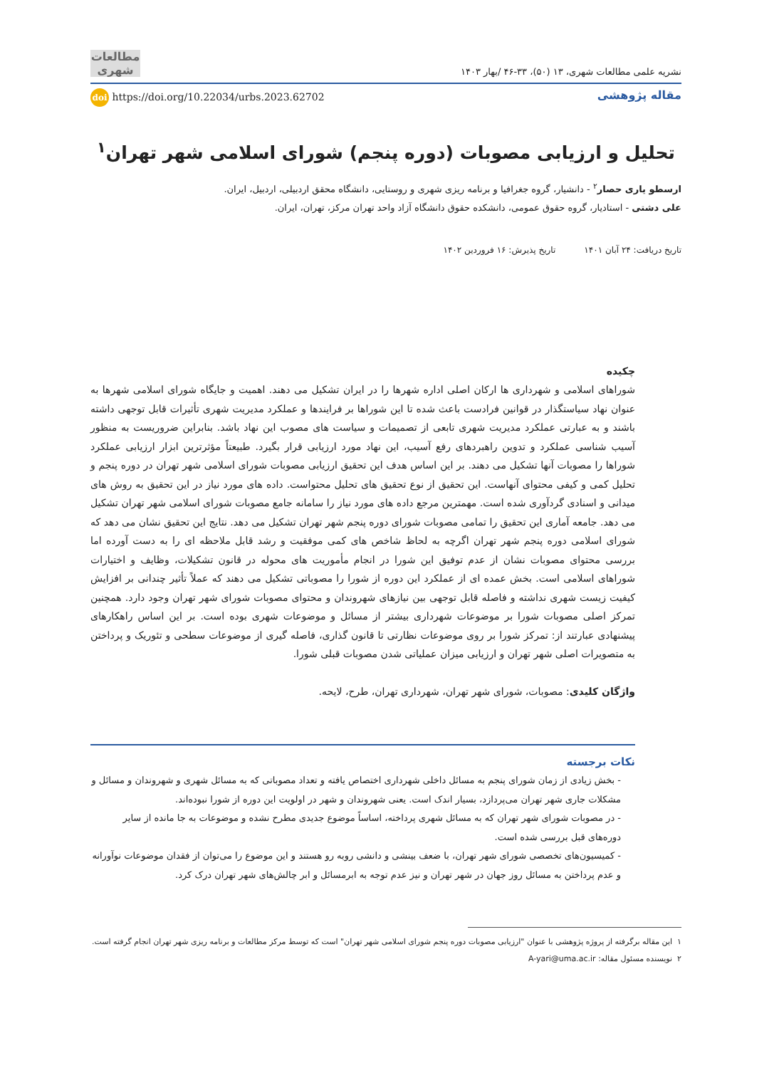نشریه علمی مطالعات شهری، ۱۳ (۵۰)، ۳۳-۴۶ /بهار ۱۴۰۳
مطالعات شهری
مقاله پژوهشی
doi https://doi.org/10.22034/urbs.2023.62702
تحلیل و ارزیابی مصوبات (دوره پنجم) شورای اسلامی شهر تهران<sup>۱</sup>
ارسطو یاری حصار<sup>۲</sup> - دانشیار، گروه جغرافیا و برنامه ریزی شهری و روستایی، دانشگاه محقق اردبیلی، اردبیل، ایران.
علی دشتی - استادیار، گروه حقوق عمومی، دانشکده حقوق دانشگاه آزاد واحد تهران مرکز، تهران، ایران.
تاریخ دریافت: ۲۴ آبان ۱۴۰۱ تاریخ پذیرش: ۱۶ فروردین ۱۴۰۲
چکیده
شوراهای اسلامی و شهرداری ها ارکان اصلی اداره شهرها را در ایران تشکیل می دهند. اهمیت و جایگاه شورای اسلامی شهرها به عنوان نهاد سیاستگذار در قوانین فرادست باعث شده تا این شوراها بر فرایندها و عملکرد مدیریت شهری تأثیرات قابل توجهی داشته باشند و به عبارتی عملکرد مدیریت شهری تابعی از تصمیمات و سیاست های مصوب این نهاد باشد. بنابراین ضروریست به منظور آسیب شناسی عملکرد و تدوین راهبردهای رفع آسیب، این نهاد مورد ارزیابی قرار بگیرد. طبیعتاً مؤثرترین ابزار ارزیابی عملکرد شوراها را مصوبات آنها تشکیل می دهند. بر این اساس هدف این تحقیق ارزیابی مصوبات شورای اسلامی شهر تهران در دوره پنجم و تحلیل کمی و کیفی محتوای آنهاست. این تحقیق از نوع تحقیق های تحلیل محتواست. داده های مورد نیاز در این تحقیق به روش های میدانی و اسنادی گردآوری شده است. مهمترین مرجع داده های مورد نیاز را سامانه جامع مصوبات شورای اسلامی شهر تهران تشکیل می دهد. جامعه آماری این تحقیق را تمامی مصوبات شورای دوره پنجم شهر تهران تشکیل می دهد. نتایج این تحقیق نشان می دهد که شورای اسلامی دوره پنجم شهر تهران اگرچه به لحاظ شاخص های کمی موفقیت و رشد قابل ملاحظه ای را به دست آورده اما بررسی محتوای مصوبات نشان از عدم توفیق این شورا در انجام مأموریت های محوله در قانون تشکیلات، وظایف و اختیارات شوراهای اسلامی است. بخش عمده ای از عملکرد این دوره از شورا را مصوباتی تشکیل می دهند که عملاً تأثیر چندانی بر افزایش کیفیت زیست شهری نداشته و فاصله قابل توجهی بین نیازهای شهروندان و محتوای مصوبات شورای شهر تهران وجود دارد. همچنین تمرکز اصلی مصوبات شورا بر موضوعات شهرداری بیشتر از مسائل و موضوعات شهری بوده است. بر این اساس راهکارهای پیشنهادی عبارتند از: تمرکز شورا بر روی موضوعات نظارتی تا قانون گذاری، فاصله گیری از موضوعات سطحی و تئوریک و پرداختن به متصویرات اصلی شهر تهران و ارزیابی میزان عملیاتی شدن مصوبات قبلی شورا.
واژگان کلیدی: مصوبات، شورای شهر تهران، شهرداری تهران، طرح، لایحه.
نکات برجسته
- بخش زیادی از زمان شورای پنجم به مسائل داخلی شهرداری اختصاص یافته و تعداد مصوباتی که به مسائل شهری و شهروندان و مسائل و مشکلات جاری شهر تهران می‌پردازد، بسیار اندک است. یعنی شهروندان و شهر در اولویت این دوره از شورا نبوده‌اند.
- در مصوبات شورای شهر تهران که به مسائل شهری پرداخته، اساساً موضوع جدیدی مطرح نشده و موضوعات به جا مانده از سایر دوره‌های قبل بررسی شده است.
- کمیسیون‌های تخصصی شورای شهر تهران، با ضعف بینشی و دانشی روبه رو هستند و این موضوع را می‌توان از فقدان موضوعات نوآورانه و عدم پرداختن به مسائل روز جهان در شهر تهران و نیز عدم توجه به ابرمسائل و ابر چالش‌های شهر تهران درک کرد.
۱ این مقاله برگرفته از پروژه پژوهشی با عنوان "ارزیابی مصوبات دوره پنجم شورای اسلامی شهر تهران" است که توسط مرکز مطالعات و برنامه ریزی شهر تهران انجام گرفته است.
۲ نویسنده مسئول مقاله: A-yari@uma.ac.ir